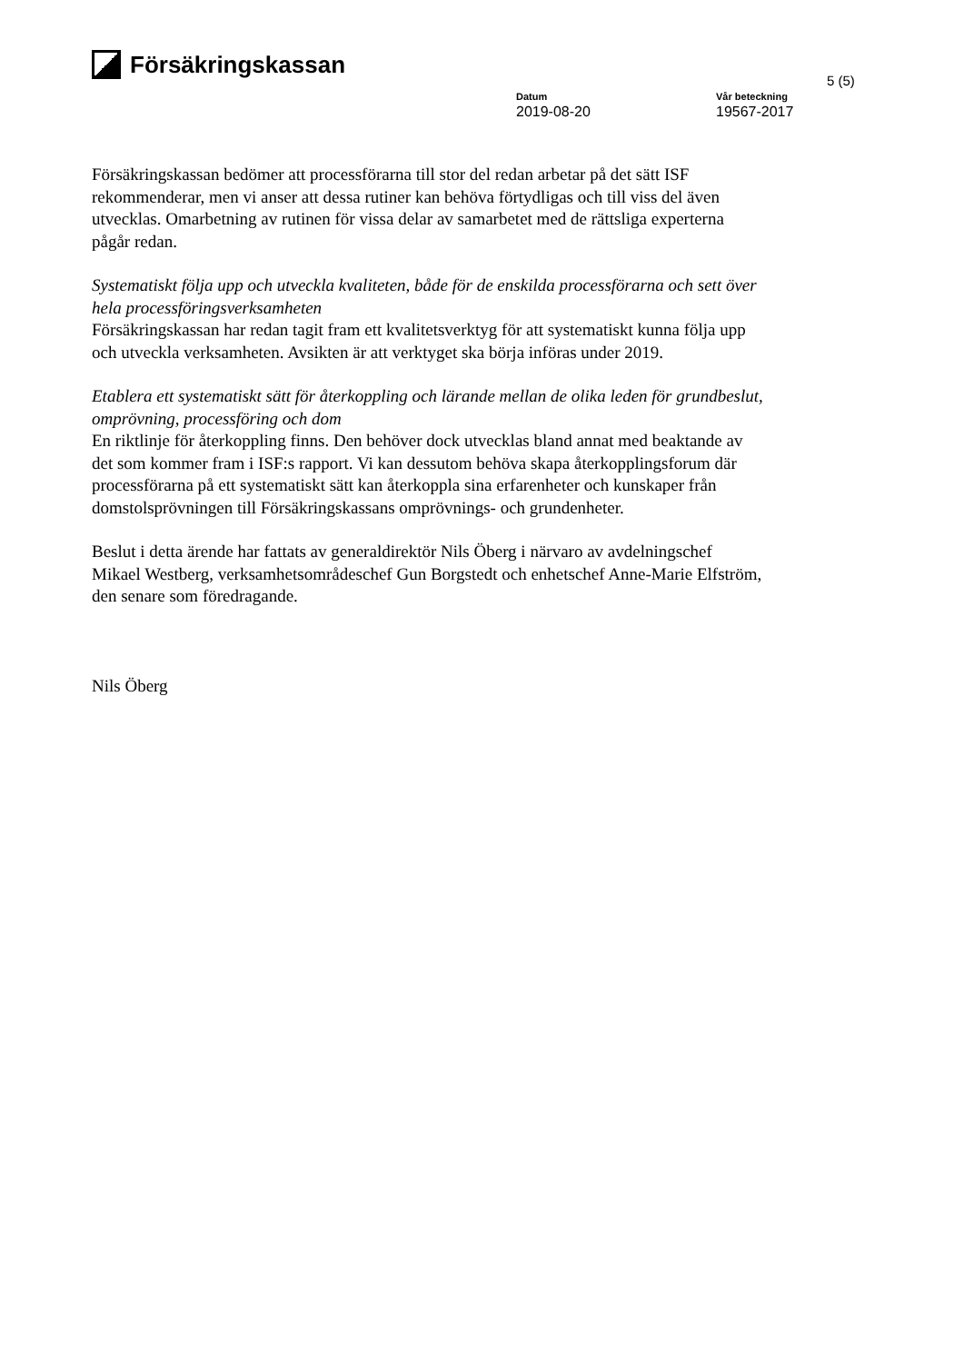Försäkringskassan
5 (5)
Datum
2019-08-20
Vår beteckning
19567-2017
Försäkringskassan bedömer att processförarna till stor del redan arbetar på det sätt ISF rekommenderar, men vi anser att dessa rutiner kan behöva förtydligas och till viss del även utvecklas. Omarbetning av rutinen för vissa delar av samarbetet med de rättsliga experterna pågår redan.
Systematiskt följa upp och utveckla kvaliteten, både för de enskilda processförarna och sett över hela processföringsverksamheten
Försäkringskassan har redan tagit fram ett kvalitetsverktyg för att systematiskt kunna följa upp och utveckla verksamheten. Avsikten är att verktyget ska börja införas under 2019.
Etablera ett systematiskt sätt för återkoppling och lärande mellan de olika leden för grundbeslut, omprövning, processföring och dom
En riktlinje för återkoppling finns. Den behöver dock utvecklas bland annat med beaktande av det som kommer fram i ISF:s rapport. Vi kan dessutom behöva skapa återkopplingsforum där processförarna på ett systematiskt sätt kan återkoppla sina erfarenheter och kunskaper från domstolsprövningen till Försäkringskassans omprövnings- och grundenheter.
Beslut i detta ärende har fattats av generaldirektör Nils Öberg i närvaro av avdelningschef Mikael Westberg, verksamhetsområdeschef Gun Borgstedt och enhetschef Anne-Marie Elfström, den senare som föredragande.
Nils Öberg